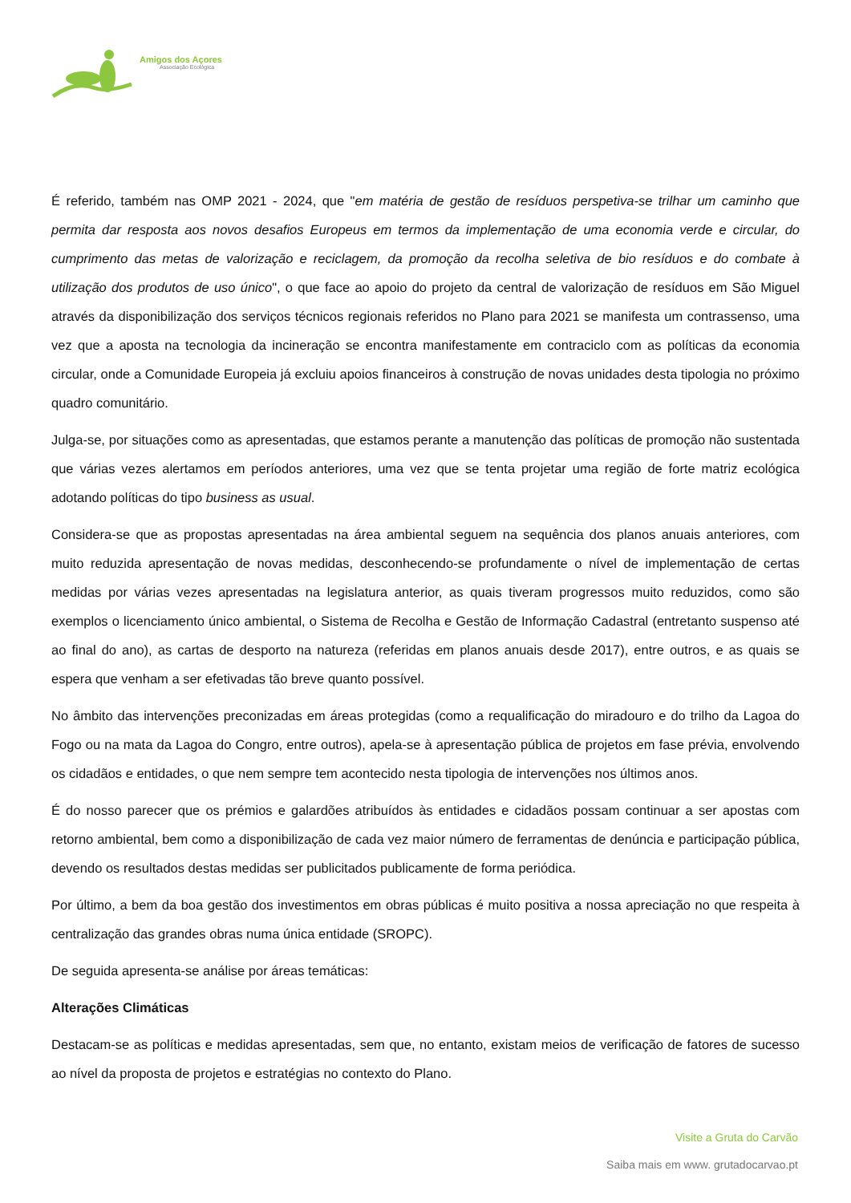Amigos dos Açores
Associação Ecológica
É referido, também nas OMP 2021 - 2024, que "em matéria de gestão de resíduos perspetiva-se trilhar um caminho que permita dar resposta aos novos desafios Europeus em termos da implementação de uma economia verde e circular, do cumprimento das metas de valorização e reciclagem, da promoção da recolha seletiva de bio resíduos e do combate à utilização dos produtos de uso único", o que face ao apoio do projeto da central de valorização de resíduos em São Miguel através da disponibilização dos serviços técnicos regionais referidos no Plano para 2021 se manifesta um contrassenso, uma vez que a aposta na tecnologia da incineração se encontra manifestamente em contraciclo com as políticas da economia circular, onde a Comunidade Europeia já excluiu apoios financeiros à construção de novas unidades desta tipologia no próximo quadro comunitário.
Julga-se, por situações como as apresentadas, que estamos perante a manutenção das políticas de promoção não sustentada que várias vezes alertamos em períodos anteriores, uma vez que se tenta projetar uma região de forte matriz ecológica adotando políticas do tipo business as usual.
Considera-se que as propostas apresentadas na área ambiental seguem na sequência dos planos anuais anteriores, com muito reduzida apresentação de novas medidas, desconhecendo-se profundamente o nível de implementação de certas medidas por várias vezes apresentadas na legislatura anterior, as quais tiveram progressos muito reduzidos, como são exemplos o licenciamento único ambiental, o Sistema de Recolha e Gestão de Informação Cadastral (entretanto suspenso até ao final do ano), as cartas de desporto na natureza (referidas em planos anuais desde 2017), entre outros, e as quais se espera que venham a ser efetivadas tão breve quanto possível.
No âmbito das intervenções preconizadas em áreas protegidas (como a requalificação do miradouro e do trilho da Lagoa do Fogo ou na mata da Lagoa do Congro, entre outros), apela-se à apresentação pública de projetos em fase prévia, envolvendo os cidadãos e entidades, o que nem sempre tem acontecido nesta tipologia de intervenções nos últimos anos.
É do nosso parecer que os prémios e galardões atribuídos às entidades e cidadãos possam continuar a ser apostas com retorno ambiental, bem como a disponibilização de cada vez maior número de ferramentas de denúncia e participação pública, devendo os resultados destas medidas ser publicitados publicamente de forma periódica.
Por último, a bem da boa gestão dos investimentos em obras públicas é muito positiva a nossa apreciação no que respeita à centralização das grandes obras numa única entidade (SROPC).
De seguida apresenta-se análise por áreas temáticas:
Alterações Climáticas
Destacam-se as políticas e medidas apresentadas, sem que, no entanto, existam meios de verificação de fatores de sucesso ao nível da proposta de projetos e estratégias no contexto do Plano.
Visite a Gruta do Carvão
Saiba mais em www. grutadocarvao.pt